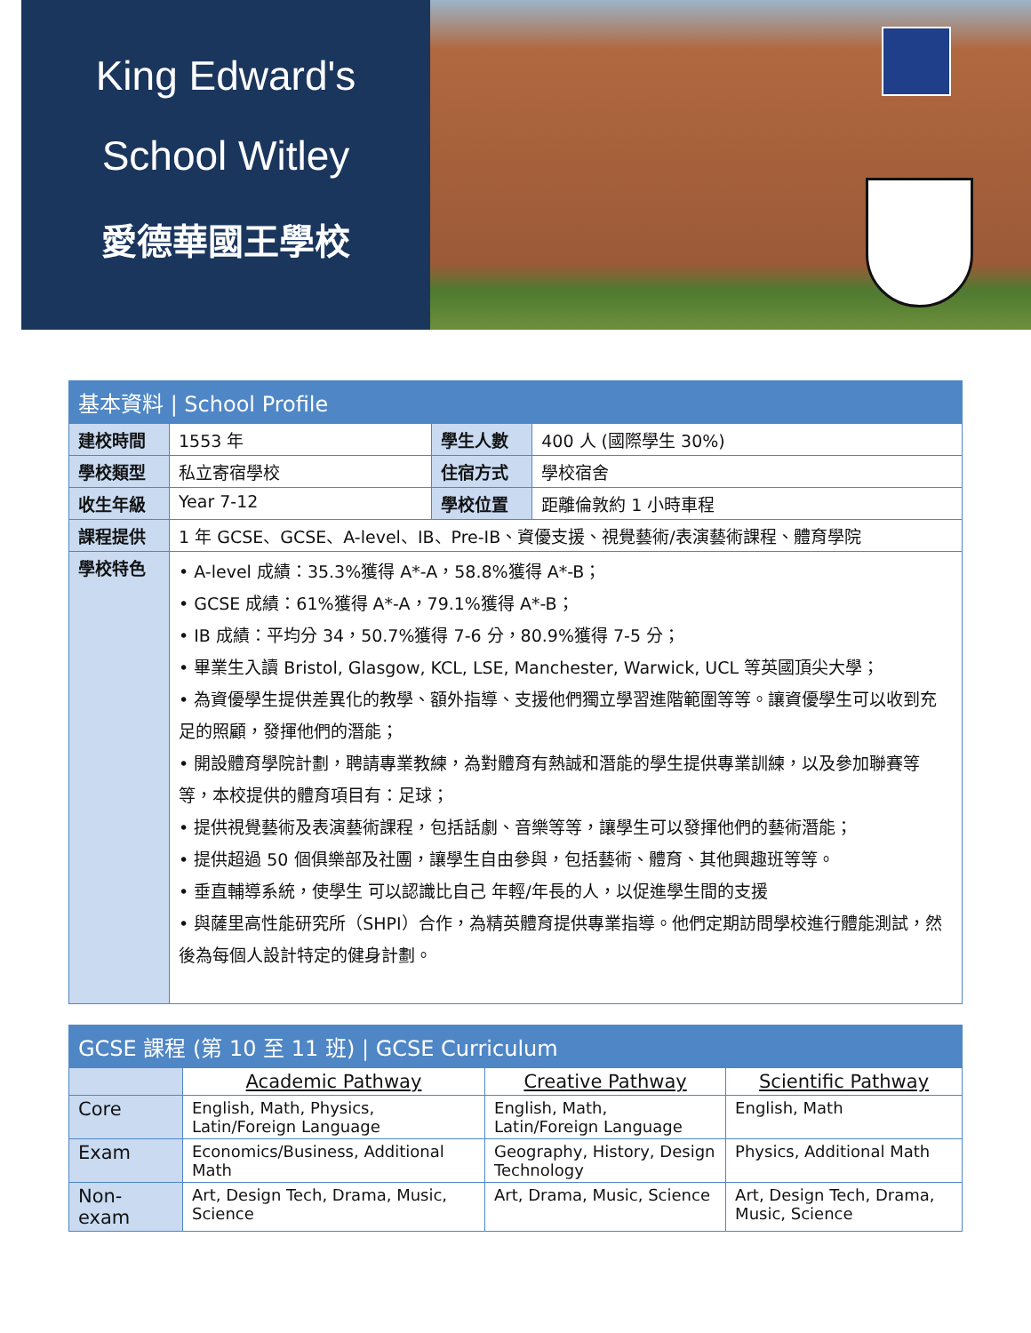King Edward's
School Witley
愛德華國王學校
| 基本資料 / School Profile | | | |
| --- | --- | --- | --- |
| 建校時間 | 1553 年 | 學生人數 | 400 人 (國際學生 30%) |
| 學校類型 | 私立寄宿學校 | 住宿方式 | 學校宿舍 |
| 收生年級 | Year 7-12 | 學校位置 | 距離倫敦約 1 小時車程 |
| 課程提供 | 1 年 GCSE、GCSE、A-level、IB、Pre-IB、資優支援、視覺藝術/表演藝術課程、體育學院 | | |
| 學校特色 | • A-level 成績：35.3%獲得 A*-A，58.8%獲得 A*-B； • GCSE 成績：61%獲得 A*-A，79.1%獲得 A*-B； • IB 成績：平均分 34，50.7%獲得 7-6 分，80.9%獲得 7-5 分； • 畢業生入讀 Bristol, Glasgow, KCL, LSE, Manchester, Warwick, UCL 等英國頂尖大學； • 為資優學生提供差異化的教學、額外指導、支援他們獨立學習進階範圍等等。讓資優學生可以收到充足的照顧，發揮他們的潛能； • 開設體育學院計劃，聘請專業教練，為對體育有熱誠和潛能的學生提供專業訓練，以及參加聯賽等等，本校提供的體育項目有：足球； • 提供視覺藝術及表演藝術課程，包括話劇、音樂等等，讓學生可以發揮他們的藝術潛能； • 提供超過 50 個俱樂部及社團，讓學生自由參與，包括藝術、體育、其他興趣班等等。 • 垂直輔導系統，使學生 可以認識比自己 年輕/年長的人，以促進學生間的支援 • 與薩里高性能研究所（SHPI）合作，為精英體育提供專業指導。他們定期訪問學校進行體能測試，然後為每個人設計特定的健身計劃。 | | |
| GCSE 課程 (第 10 至 11 班) / GCSE Curriculum | | | |
| --- | --- | --- | --- |
| | Academic Pathway | Creative Pathway | Scientific Pathway |
| Core | English, Math, Physics, Latin/Foreign Language | English, Math, Latin/Foreign Language | English, Math |
| Exam | Economics/Business, Additional Math | Geography, History, Design Technology | Physics, Additional Math |
| Non-exam | Art, Design Tech, Drama, Music, Science | Art, Drama, Music, Science | Art, Design Tech, Drama, Music, Science |